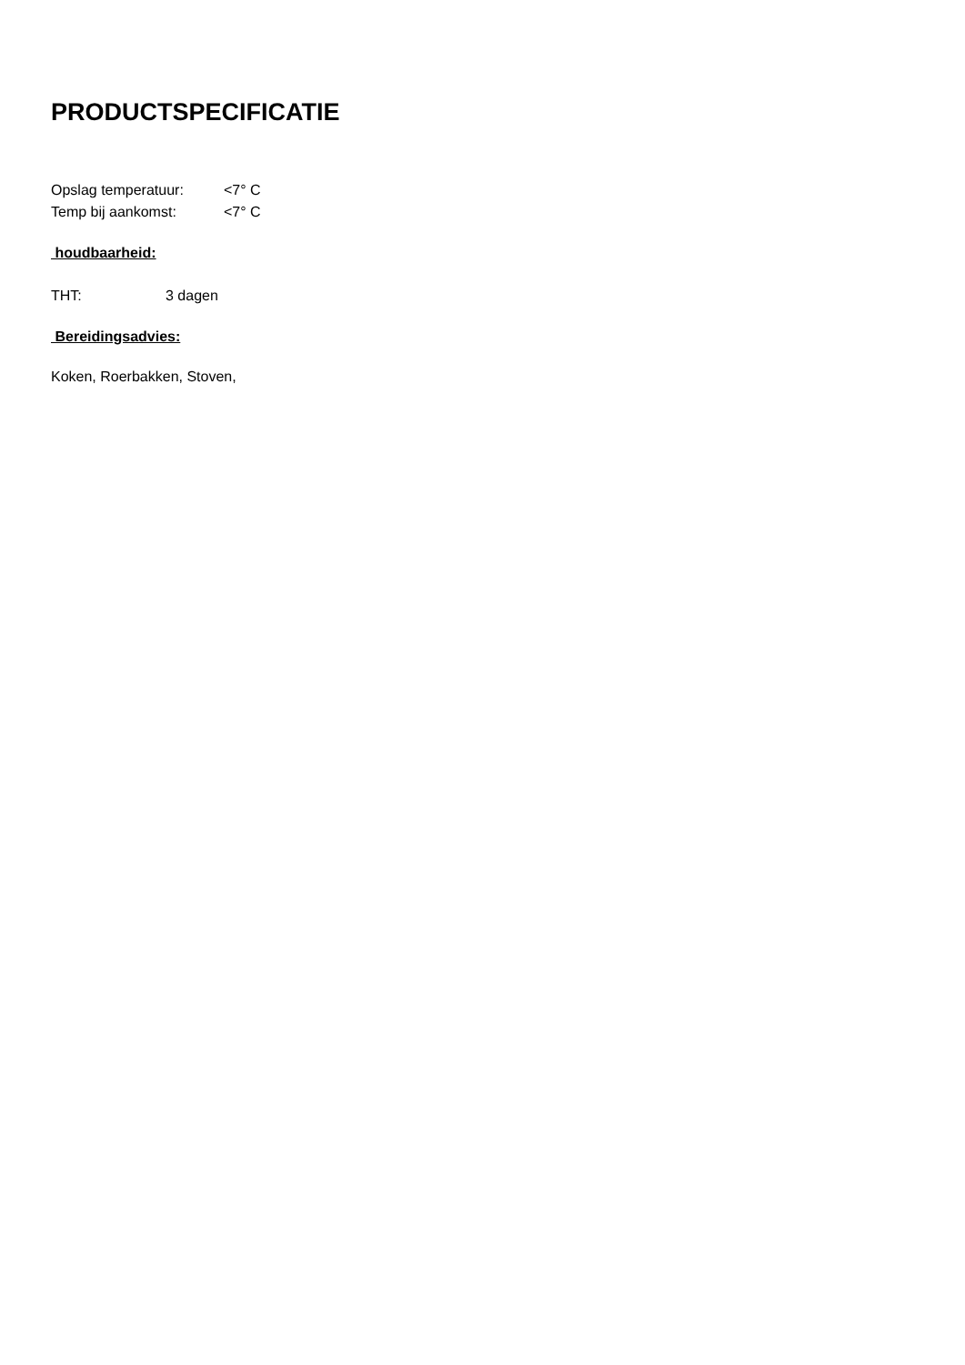PRODUCTSPECIFICATIE
Opslag temperatuur: <7° C
Temp bij aankomst: <7° C
houdbaarheid:
THT: 3 dagen
Bereidingsadvies:
Koken, Roerbakken, Stoven,